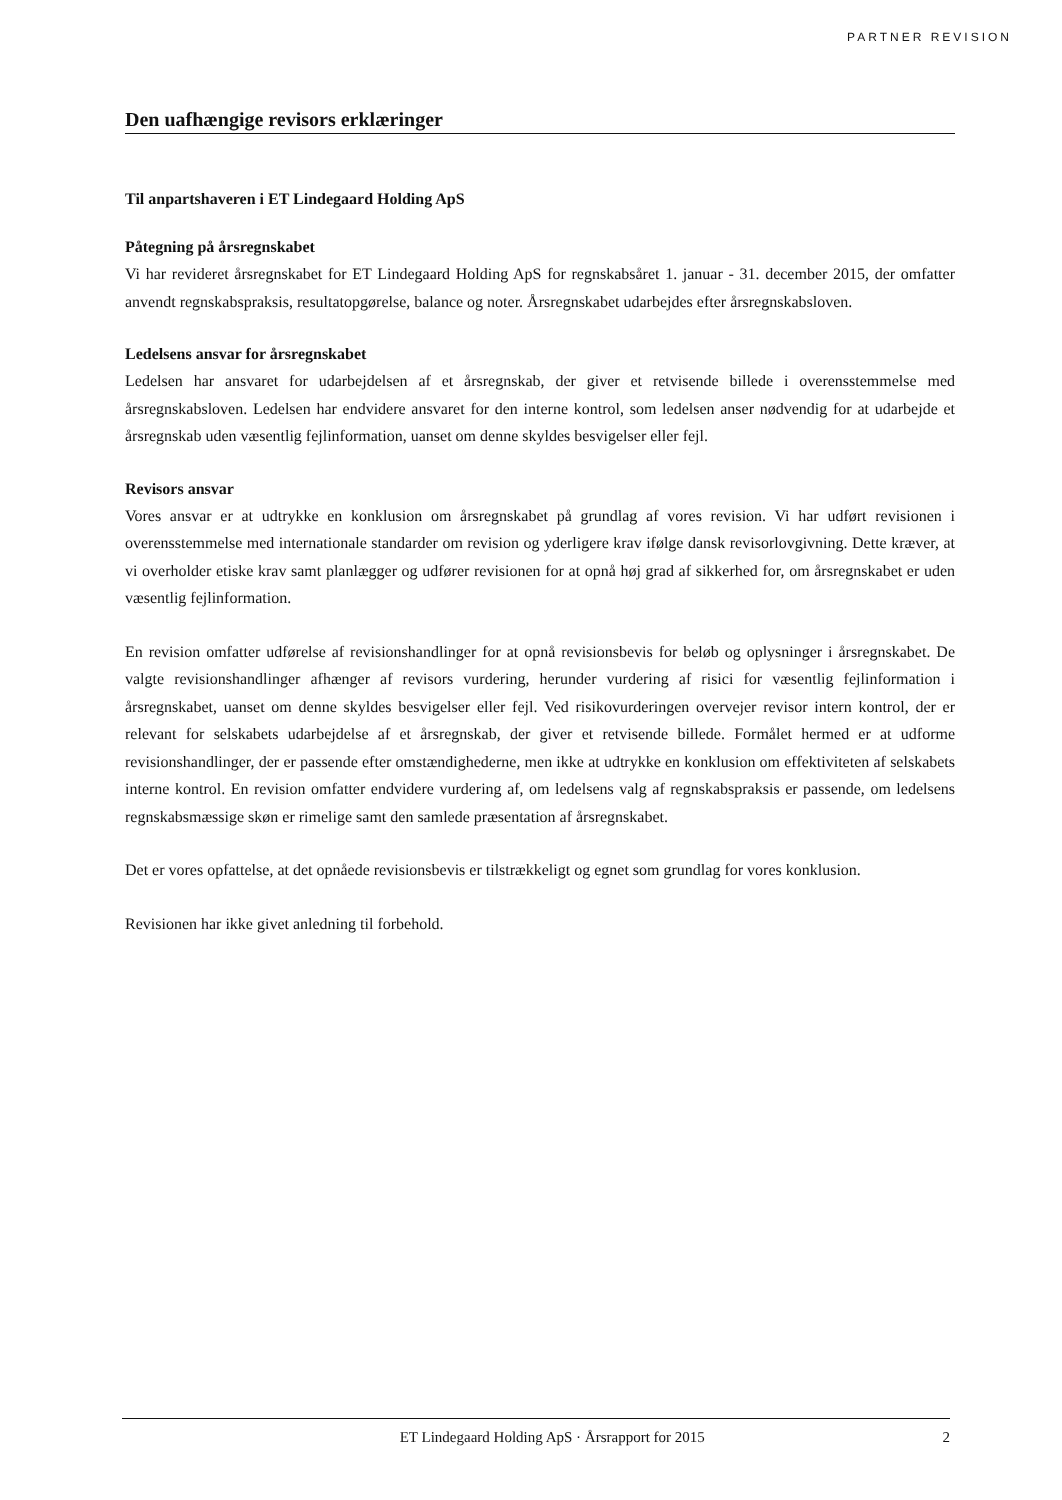PARTNER REVISION
Den uafhængige revisors erklæringer
Til anpartshaveren i ET Lindegaard Holding ApS
Påtegning på årsregnskabet
Vi har revideret årsregnskabet for ET Lindegaard Holding ApS for regnskabsåret 1. januar - 31. december 2015, der omfatter anvendt regnskabspraksis, resultatopgørelse, balance og noter. Årsregnskabet udarbejdes efter årsregnskabsloven.
Ledelsens ansvar for årsregnskabet
Ledelsen har ansvaret for udarbejdelsen af et årsregnskab, der giver et retvisende billede i overensstemmelse med årsregnskabsloven. Ledelsen har endvidere ansvaret for den interne kontrol, som ledelsen anser nødvendig for at udarbejde et årsregnskab uden væsentlig fejlinformation, uanset om denne skyldes besvigelser eller fejl.
Revisors ansvar
Vores ansvar er at udtrykke en konklusion om årsregnskabet på grundlag af vores revision. Vi har udført revisionen i overensstemmelse med internationale standarder om revision og yderligere krav ifølge dansk revisorlovgivning. Dette kræver, at vi overholder etiske krav samt planlægger og udfører revisionen for at opnå høj grad af sikkerhed for, om årsregnskabet er uden væsentlig fejlinformation.
En revision omfatter udførelse af revisionshandlinger for at opnå revisionsbevis for beløb og oplysninger i årsregnskabet. De valgte revisionshandlinger afhænger af revisors vurdering, herunder vurdering af risici for væsentlig fejlinformation i årsregnskabet, uanset om denne skyldes besvigelser eller fejl. Ved risikovurderingen overvejer revisor intern kontrol, der er relevant for selskabets udarbejdelse af et årsregnskab, der giver et retvisende billede. Formålet hermed er at udforme revisionshandlinger, der er passende efter omstændighederne, men ikke at udtrykke en konklusion om effektiviteten af selskabets interne kontrol. En revision omfatter endvidere vurdering af, om ledelsens valg af regnskabspraksis er passende, om ledelsens regnskabsmæssige skøn er rimelige samt den samlede præsentation af årsregnskabet.
Det er vores opfattelse, at det opnåede revisionsbevis er tilstrækkeligt og egnet som grundlag for vores konklusion.
Revisionen har ikke givet anledning til forbehold.
ET Lindegaard Holding ApS · Årsrapport for 2015 2